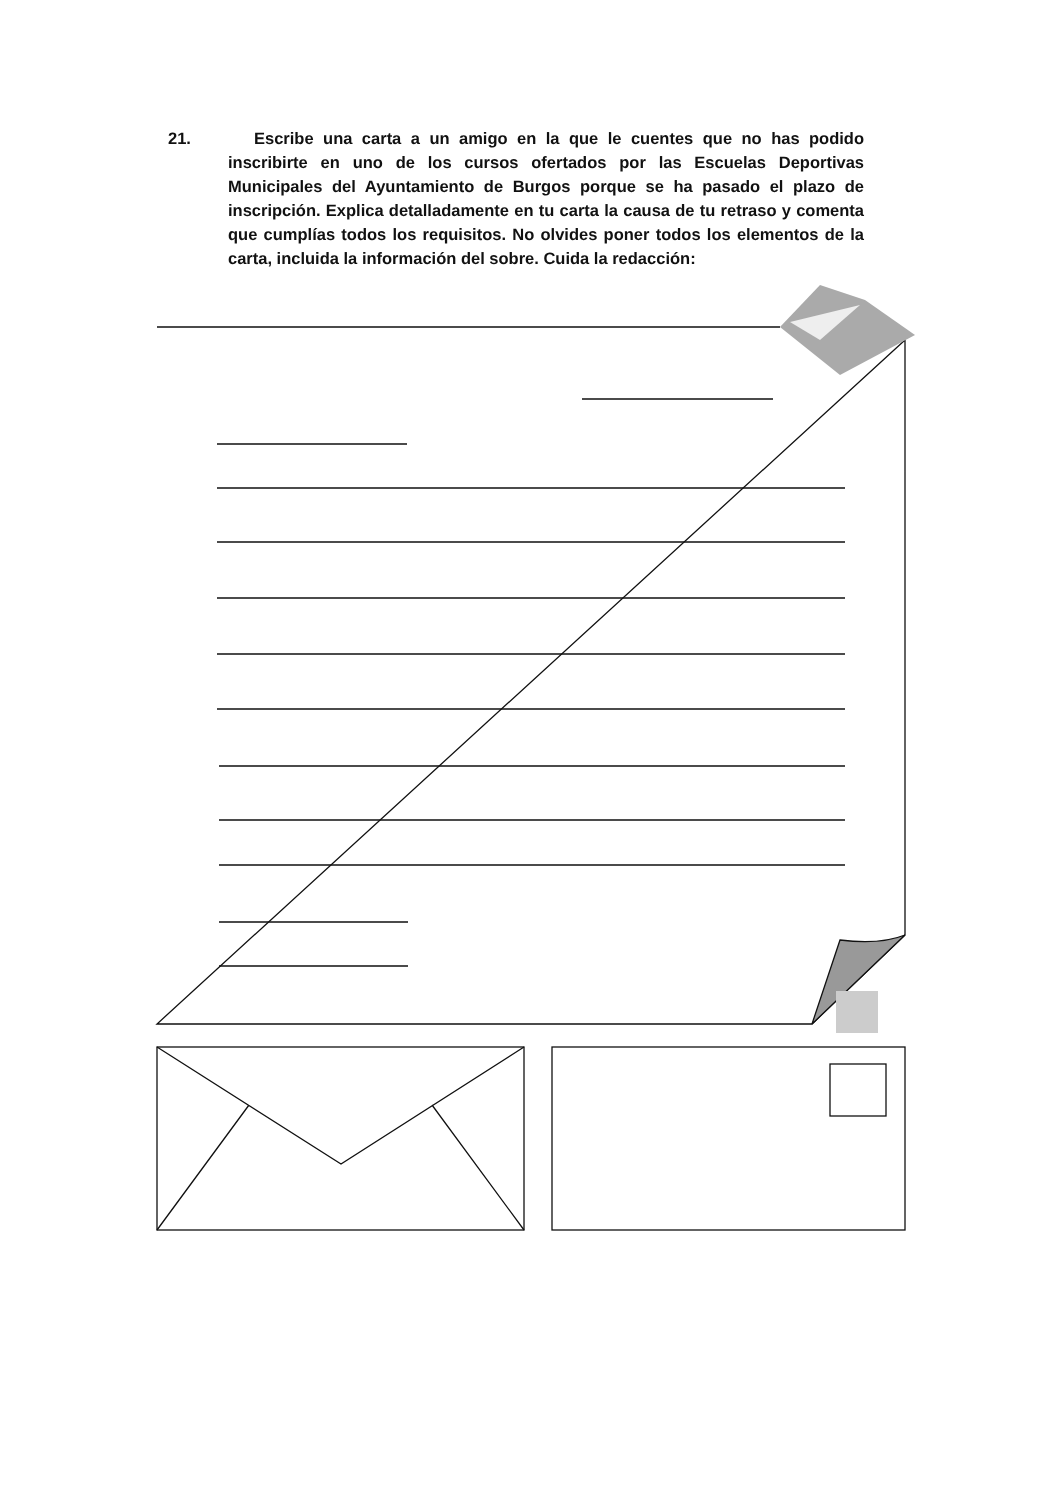21. Escribe una carta a un amigo en la que le cuentes que no has podido inscribirte en uno de los cursos ofertados por las Escuelas Deportivas Municipales del Ayuntamiento de Burgos porque se ha pasado el plazo de inscripción. Explica detalladamente en tu carta la causa de tu retraso y comenta que cumplías todos los requisitos. No olvides poner todos los elementos de la carta, incluida la información del sobre. Cuida la redacción: